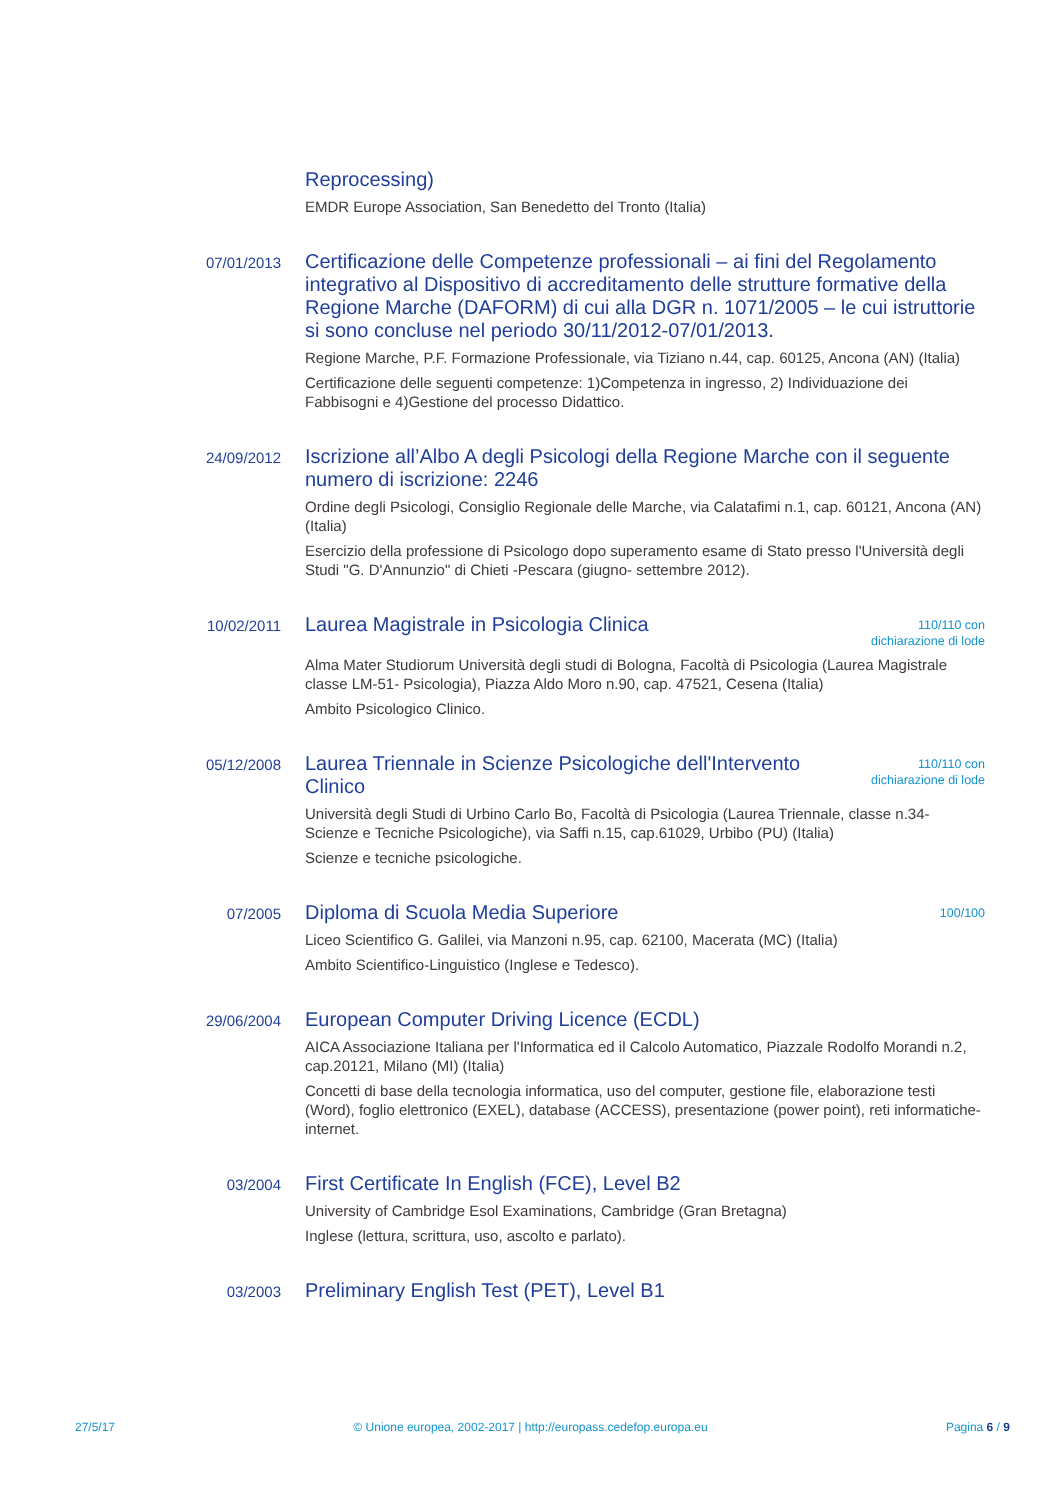Reprocessing)
EMDR Europe Association, San Benedetto del Tronto (Italia)
07/01/2013
Certificazione delle Competenze professionali – ai fini del Regolamento integrativo al Dispositivo di accreditamento delle strutture formative della Regione Marche (DAFORM) di cui alla DGR n. 1071/2005 – le cui istruttorie si sono concluse nel periodo 30/11/2012-07/01/2013.
Regione Marche, P.F. Formazione Professionale, via Tiziano n.44, cap. 60125, Ancona (AN) (Italia)
Certificazione delle seguenti competenze: 1)Competenza in ingresso, 2) Individuazione dei Fabbisogni e 4)Gestione del processo Didattico.
24/09/2012
Iscrizione all’Albo A degli Psicologi della Regione Marche con il seguente numero di iscrizione: 2246
Ordine degli Psicologi, Consiglio Regionale delle Marche, via Calatafimi n.1, cap. 60121, Ancona (AN) (Italia)
Esercizio della professione di Psicologo dopo superamento esame di Stato presso l'Università degli Studi "G. D'Annunzio" di Chieti -Pescara (giugno- settembre 2012).
10/02/2011
Laurea Magistrale in Psicologia Clinica 110/110 con
dichiarazione di lode
Alma Mater Studiorum Università degli studi di Bologna, Facoltà di Psicologia (Laurea Magistrale classe LM-51- Psicologia), Piazza Aldo Moro n.90, cap. 47521, Cesena (Italia)
Ambito Psicologico Clinico.
05/12/2008
Laurea Triennale in Scienze Psicologiche dell'Intervento Clinico 110/110 con
dichiarazione di lode
Università degli Studi di Urbino Carlo Bo, Facoltà di Psicologia (Laurea Triennale, classe n.34- Scienze e Tecniche Psicologiche), via Saffi n.15, cap.61029, Urbibo (PU) (Italia)
Scienze e tecniche psicologiche.
07/2005
Diploma di Scuola Media Superiore 100/100
Liceo Scientifico G. Galilei, via Manzoni n.95, cap. 62100, Macerata (MC) (Italia)
Ambito Scientifico-Linguistico (Inglese e Tedesco).
29/06/2004
European Computer Driving Licence (ECDL)
AICA Associazione Italiana per l'Informatica ed il Calcolo Automatico, Piazzale Rodolfo Morandi n.2, cap.20121, Milano (MI) (Italia)
Concetti di base della tecnologia informatica, uso del computer, gestione file, elaborazione testi (Word), foglio elettronico (EXEL), database (ACCESS), presentazione (power point), reti informatiche-internet.
03/2004
First Certificate In English (FCE), Level B2
University of Cambridge Esol Examinations, Cambridge (Gran Bretagna)
Inglese (lettura, scrittura, uso, ascolto e parlato).
03/2003
Preliminary English Test (PET), Level B1
27/5/17 © Unione europea, 2002-2017 | http://europass.cedefop.europa.eu Pagina 6 / 9